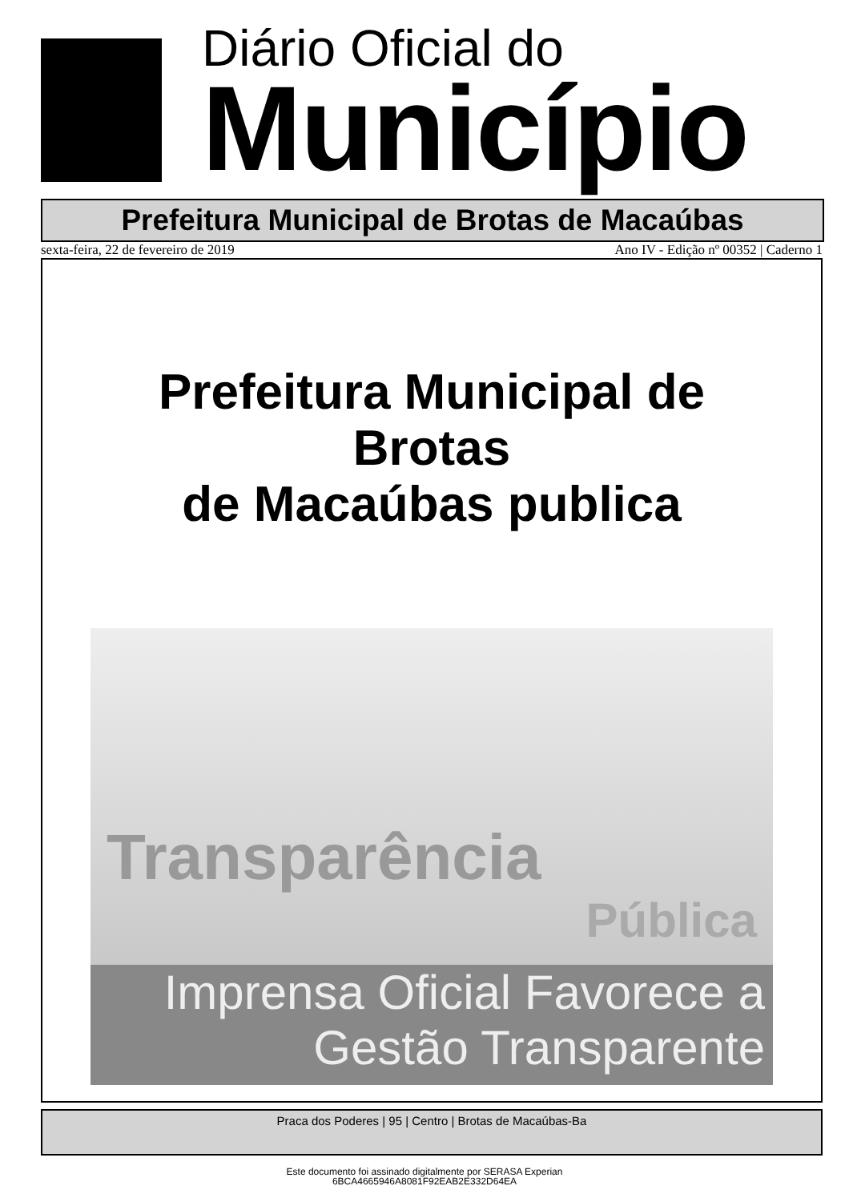Diário Oficial do
Município
Prefeitura Municipal de Brotas de Macaúbas
sexta-feira, 22 de fevereiro de 2019 Ano IV - Edição nº 00352 | Caderno 1
Prefeitura Municipal de
Brotas
de Macaúbas publica
Transparência
Pública
Imprensa Oficial Favorece a
Gestão Transparente
Praca dos Poderes | 95 | Centro | Brotas de Macaúbas-Ba
Este documento foi assinado digitalmente por SERASA Experian
6BCA4665946A8081F92EAB2E332D64EA